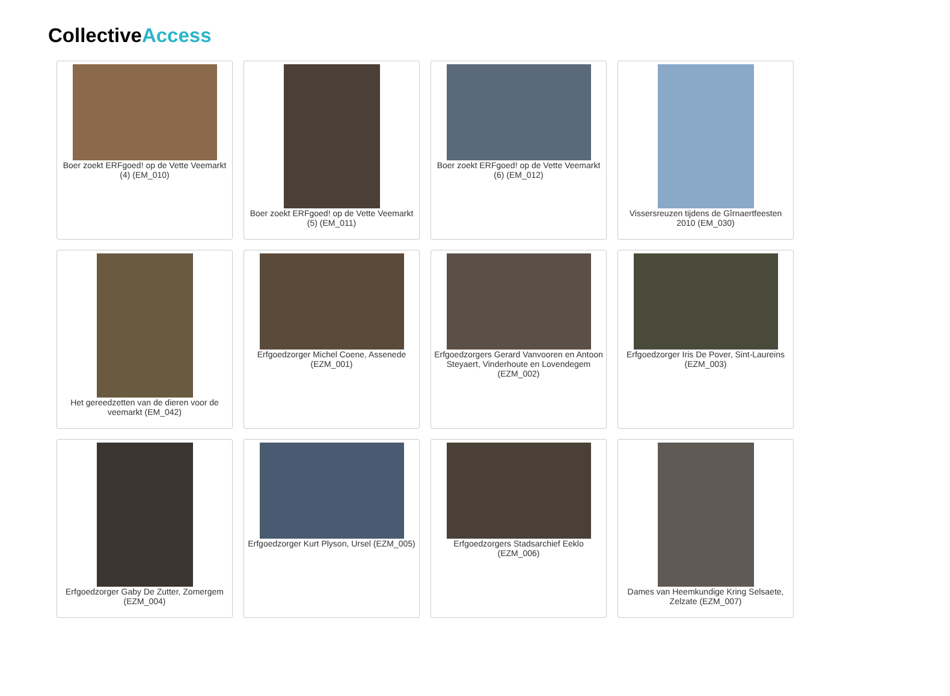CollectiveAccess
Boer zoekt ERFgoed! op de Vette Veemarkt (4) (EM_010)
Boer zoekt ERFgoed! op de Vette Veemarkt (5) (EM_011)
Boer zoekt ERFgoed! op de Vette Veemarkt (6) (EM_012)
Vissersreuzen tijdens de Gîrnaertfeesten 2010 (EM_030)
Het gereedzetten van de dieren voor de veemarkt (EM_042)
Erfgoedzorger Michel Coene, Assenede (EZM_001)
Erfgoedzorgers Gerard Vanvooren en Antoon Steyaert, Vinderhoute en Lovendegem (EZM_002)
Erfgoedzorger Iris De Pover, Sint-Laureins (EZM_003)
Erfgoedzorger Gaby De Zutter, Zomergem (EZM_004)
Erfgoedzorger Kurt Plyson, Ursel (EZM_005)
Erfgoedzorgers Stadsarchief Eeklo (EZM_006)
Dames van Heemkundige Kring Selsaete, Zelzate (EZM_007)